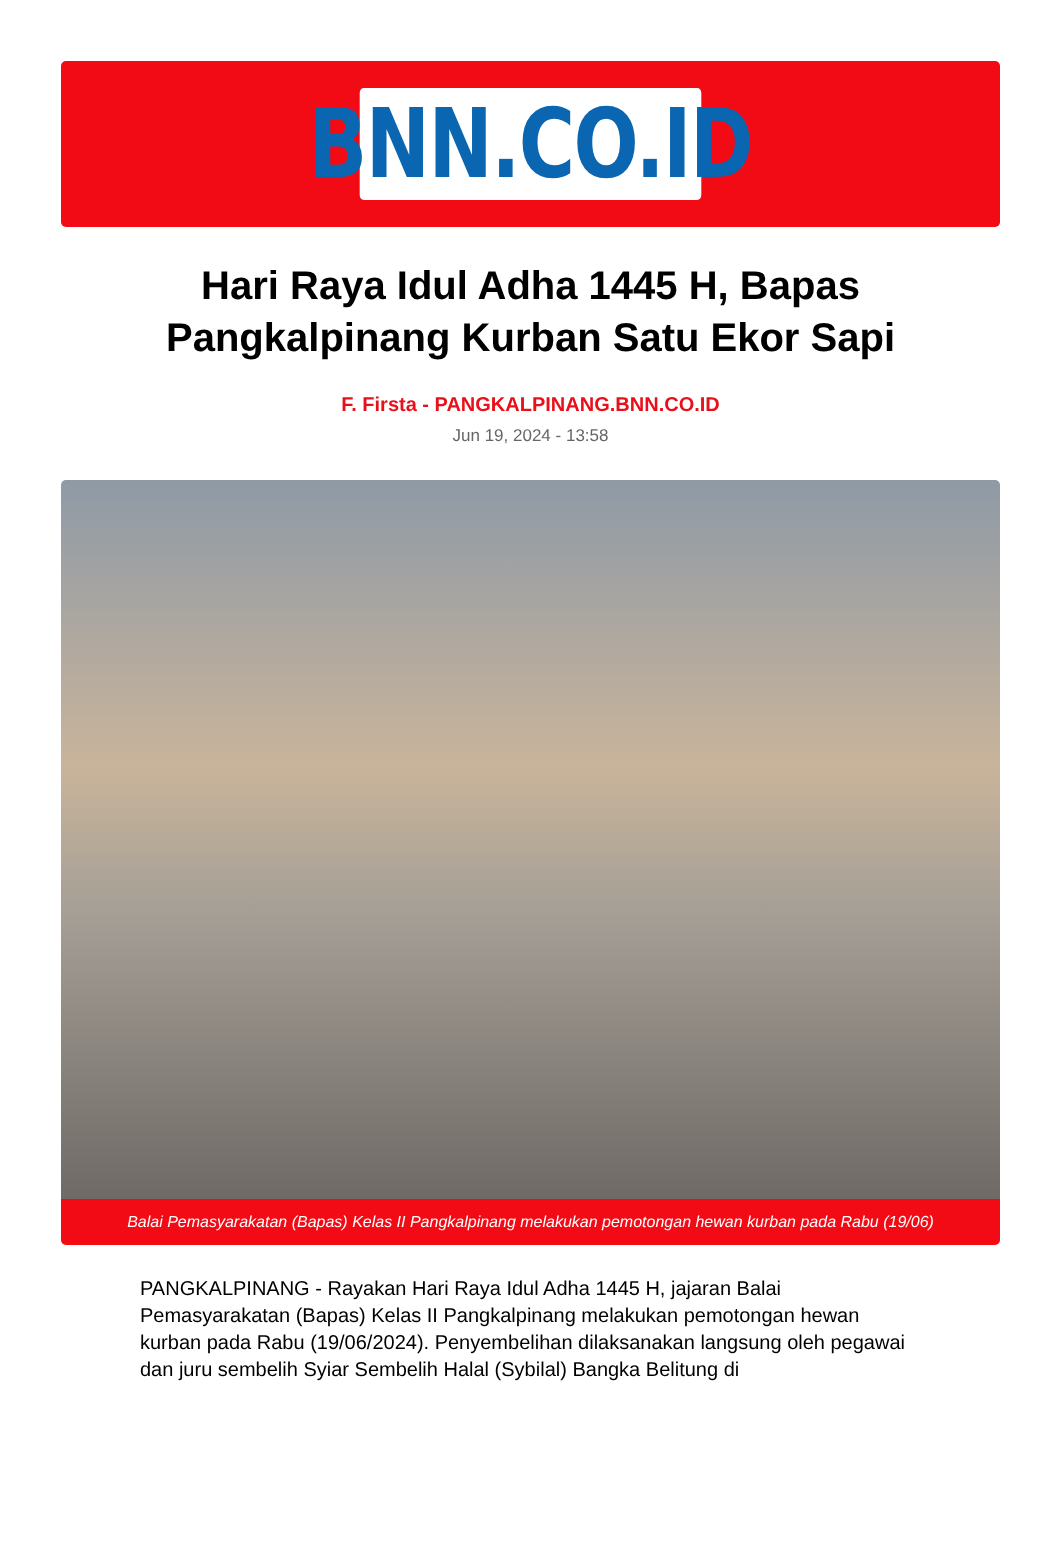BNN.CO.ID
Hari Raya Idul Adha 1445 H, Bapas Pangkalpinang Kurban Satu Ekor Sapi
F. Firsta - PANGKALPINANG.BNN.CO.ID
Jun 19, 2024 - 13:58
Balai Pemasyarakatan (Bapas) Kelas II Pangkalpinang melakukan pemotongan hewan kurban pada Rabu (19/06)
PANGKALPINANG - Rayakan Hari Raya Idul Adha 1445 H, jajaran Balai Pemasyarakatan (Bapas) Kelas II Pangkalpinang melakukan pemotongan hewan kurban pada Rabu (19/06/2024). Penyembelihan dilaksanakan langsung oleh pegawai dan juru sembelih Syiar Sembelih Halal (Sybilal) Bangka Belitung di